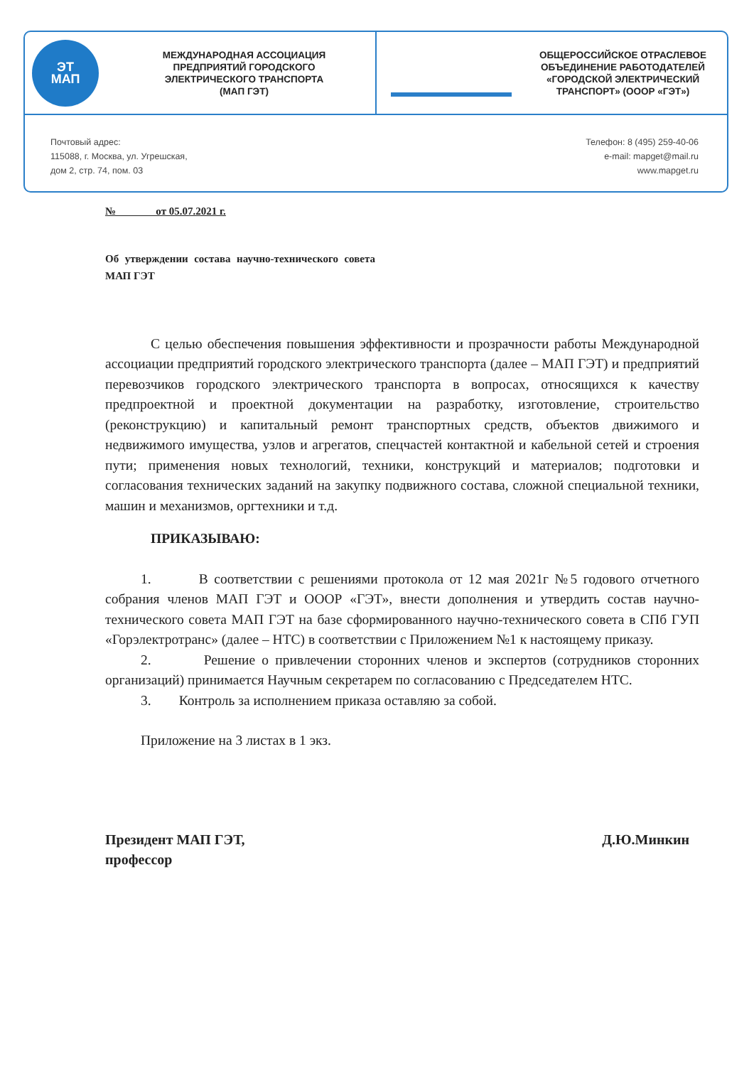ЭТ
МАП
МЕЖДУНАРОДНАЯ АССОЦИАЦИЯ
ПРЕДПРИЯТИЙ ГОРОДСКОГО
ЭЛЕКТРИЧЕСКОГО ТРАНСПОРТА
(МАП ГЭТ)
ОБЩЕРОССИЙСКОЕ ОТРАСЛЕВОЕ
ОБЪЕДИНЕНИЕ РАБОТОДАТЕЛЕЙ
«ГОРОДСКОЙ ЭЛЕКТРИЧЕСКИЙ
ТРАНСПОРТ» (ОООР «ГЭТ»)
Почтовый адрес:
115088, г. Москва, ул. Угрешская,
дом 2, стр. 74, пом. 03
Телефон: 8 (495) 259-40-06
e-mail: mapget@mail.ru
www.mapget.ru
№ от 05.07.2021 г.
Об утверждении состава научно-технического совета МАП ГЭТ
С целью обеспечения повышения эффективности и прозрачности работы Международной ассоциации предприятий городского электрического транспорта (далее – МАП ГЭТ) и предприятий перевозчиков городского электрического транспорта в вопросах, относящихся к качеству предпроектной и проектной документации на разработку, изготовление, строительство (реконструкцию) и капитальный ремонт транспортных средств, объектов движимого и недвижимого имущества, узлов и агрегатов, спецчастей контактной и кабельной сетей и строения пути; применения новых технологий, техники, конструкций и материалов; подготовки и согласования технических заданий на закупку подвижного состава, сложной специальной техники, машин и механизмов, оргтехники и т.д.
ПРИКАЗЫВАЮ:
1. В соответствии с решениями протокола от 12 мая 2021г №5 годового отчетного собрания членов МАП ГЭТ и ОООР «ГЭТ», внести дополнения и утвердить состав научно-технического совета МАП ГЭТ на базе сформированного научно-технического совета в СПб ГУП «Горэлектротранс» (далее – НТС) в соответствии с Приложением №1 к настоящему приказу.
2. Решение о привлечении сторонних членов и экспертов (сотрудников сторонних организаций) принимается Научным секретарем по согласованию с Председателем НТС.
3. Контроль за исполнением приказа оставляю за собой.
Приложение на 3 листах в 1 экз.
Президент МАП ГЭТ,
профессор
Д.Ю.Минкин